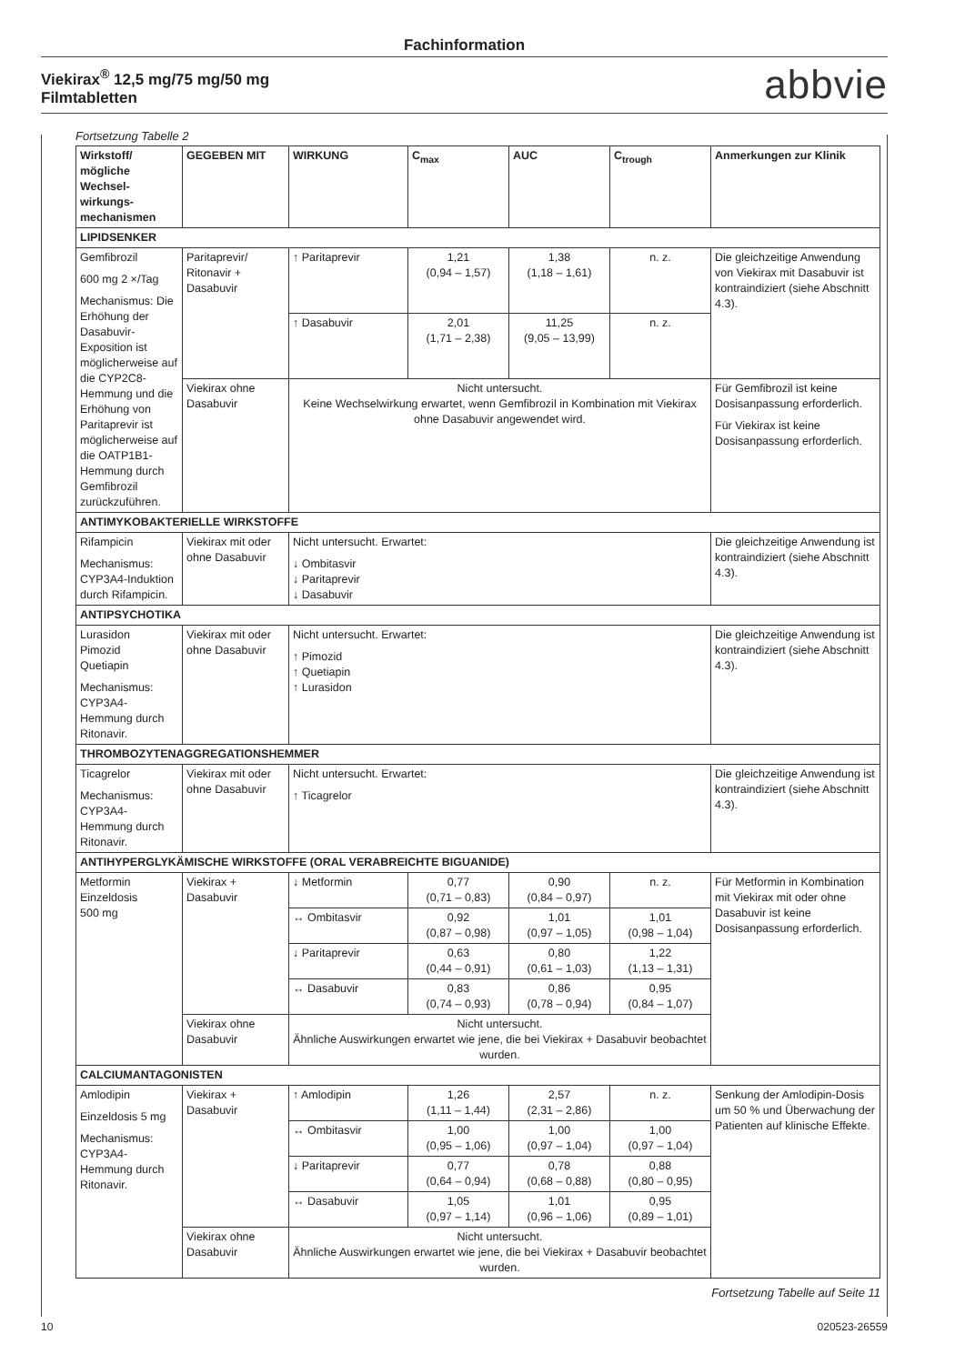Fachinformation
Viekirax<sup>®</sup> 12,5 mg/75 mg/50 mg
Filmtabletten abbvie
Fortsetzung Tabelle 2
| Wirkstoff/ mögliche Wechsel-wirkungs-mechanismen | GEGEBEN MIT | WIRKUNG | C<sub>max</sub> | AUC | C<sub>trough</sub> | Anmerkungen zur Klinik |
| --- | --- | --- | --- | --- | --- | --- |
| LIPIDSENKER | | | | | | |
| Gemfibrozil 600 mg 2 ×/Tag Mechanismus: Die Erhöhung der Dasabuvir-Exposition ist möglicherweise auf die CYP2C8-Hemmung und die Erhöhung von Paritaprevir ist möglicherweise auf die OATP1B1-Hemmung durch Gemfibrozil zurückzuführen. | Paritaprevir/ Ritonavir + Dasabuvir | ↑ Paritaprevir | 1,21 (0,94 – 1,57) | 1,38 (1,18 – 1,61) | n. z. | Die gleichzeitige Anwendung von Viekirax mit Dasabuvir ist kontraindiziert (siehe Abschnitt 4.3). |
| | | ↑ Dasabuvir | 2,01 (1,71 – 2,38) | 11,25 (9,05 – 13,99) | n. z. | |
| | Viekirax ohne Dasabuvir | Nicht untersucht. Keine Wechselwirkung erwartet, wenn Gemfibrozil in Kombination mit Viekirax ohne Dasabuvir angewendet wird. | | | | Für Gemfibrozil ist keine Dosisanpassung erforderlich. Für Viekirax ist keine Dosisanpassung erforderlich. |
| ANTIMYKOBAKTERIELLE WIRKSTOFFE | | | | | | |
| Rifampicin Mechanismus: CYP3A4-Induktion durch Rifampicin. | Viekirax mit oder ohne Dasabuvir | Nicht untersucht. Erwartet: ↓ Ombitasvir ↓ Paritaprevir ↓ Dasabuvir | | | | Die gleichzeitige Anwendung ist kontraindiziert (siehe Abschnitt 4.3). |
| ANTIPSYCHOTIKA | | | | | | |
| Lurasidon Pimozid Quetiapin Mechanismus: CYP3A4-Hemmung durch Ritonavir. | Viekirax mit oder ohne Dasabuvir | Nicht untersucht. Erwartet: ↑ Pimozid ↑ Quetiapin ↑ Lurasidon | | | | Die gleichzeitige Anwendung ist kontraindiziert (siehe Abschnitt 4.3). |
| THROMBOZYTENAGGREGATIONSHEMMER | | | | | | |
| Ticagrelor Mechanismus: CYP3A4-Hemmung durch Ritonavir. | Viekirax mit oder ohne Dasabuvir | Nicht untersucht. Erwartet: ↑ Ticagrelor | | | | Die gleichzeitige Anwendung ist kontraindiziert (siehe Abschnitt 4.3). |
| ANTIHYPERGLYKÄMISCHE WIRKSTOFFE (ORAL VERABREICHTE BIGUANIDE) | | | | | | |
| Metformin Einzeldosis 500 mg | Viekirax + Dasabuvir | ↓ Metformin | 0,77 (0,71 – 0,83) | 0,90 (0,84 – 0,97) | n. z. | Für Metformin in Kombination mit Viekirax mit oder ohne Dasabuvir ist keine Dosisanpassung erforderlich. |
| | | ↔ Ombitasvir | 0,92 (0,87 – 0,98) | 1,01 (0,97 – 1,05) | 1,01 (0,98 – 1,04) | |
| | | ↓ Paritaprevir | 0,63 (0,44 – 0,91) | 0,80 (0,61 – 1,03) | 1,22 (1,13 – 1,31) | |
| | | ↔ Dasabuvir | 0,83 (0,74 – 0,93) | 0,86 (0,78 – 0,94) | 0,95 (0,84 – 1,07) | |
| | Viekirax ohne Dasabuvir | Nicht untersucht. Ähnliche Auswirkungen erwartet wie jene, die bei Viekirax + Dasabuvir beobachtet wurden. | | | | |
| CALCIUMANTAGONISTEN | | | | | | |
| Amlodipin Einzeldosis 5 mg Mechanismus: CYP3A4-Hemmung durch Ritonavir. | Viekirax + Dasabuvir | ↑ Amlodipin | 1,26 (1,11 – 1,44) | 2,57 (2,31 – 2,86) | n. z. | Senkung der Amlodipin-Dosis um 50 % und Überwachung der Patienten auf klinische Effekte. |
| | | ↔ Ombitasvir | 1,00 (0,95 – 1,06) | 1,00 (0,97 – 1,04) | 1,00 (0,97 – 1,04) | |
| | | ↓ Paritaprevir | 0,77 (0,64 – 0,94) | 0,78 (0,68 – 0,88) | 0,88 (0,80 – 0,95) | |
| | | ↔ Dasabuvir | 1,05 (0,97 – 1,14) | 1,01 (0,96 – 1,06) | 0,95 (0,89 – 1,01) | |
| | Viekirax ohne Dasabuvir | Nicht untersucht. Ähnliche Auswirkungen erwartet wie jene, die bei Viekirax + Dasabuvir beobachtet wurden. | | | | |
Fortsetzung Tabelle auf Seite 11
10 020523-26559